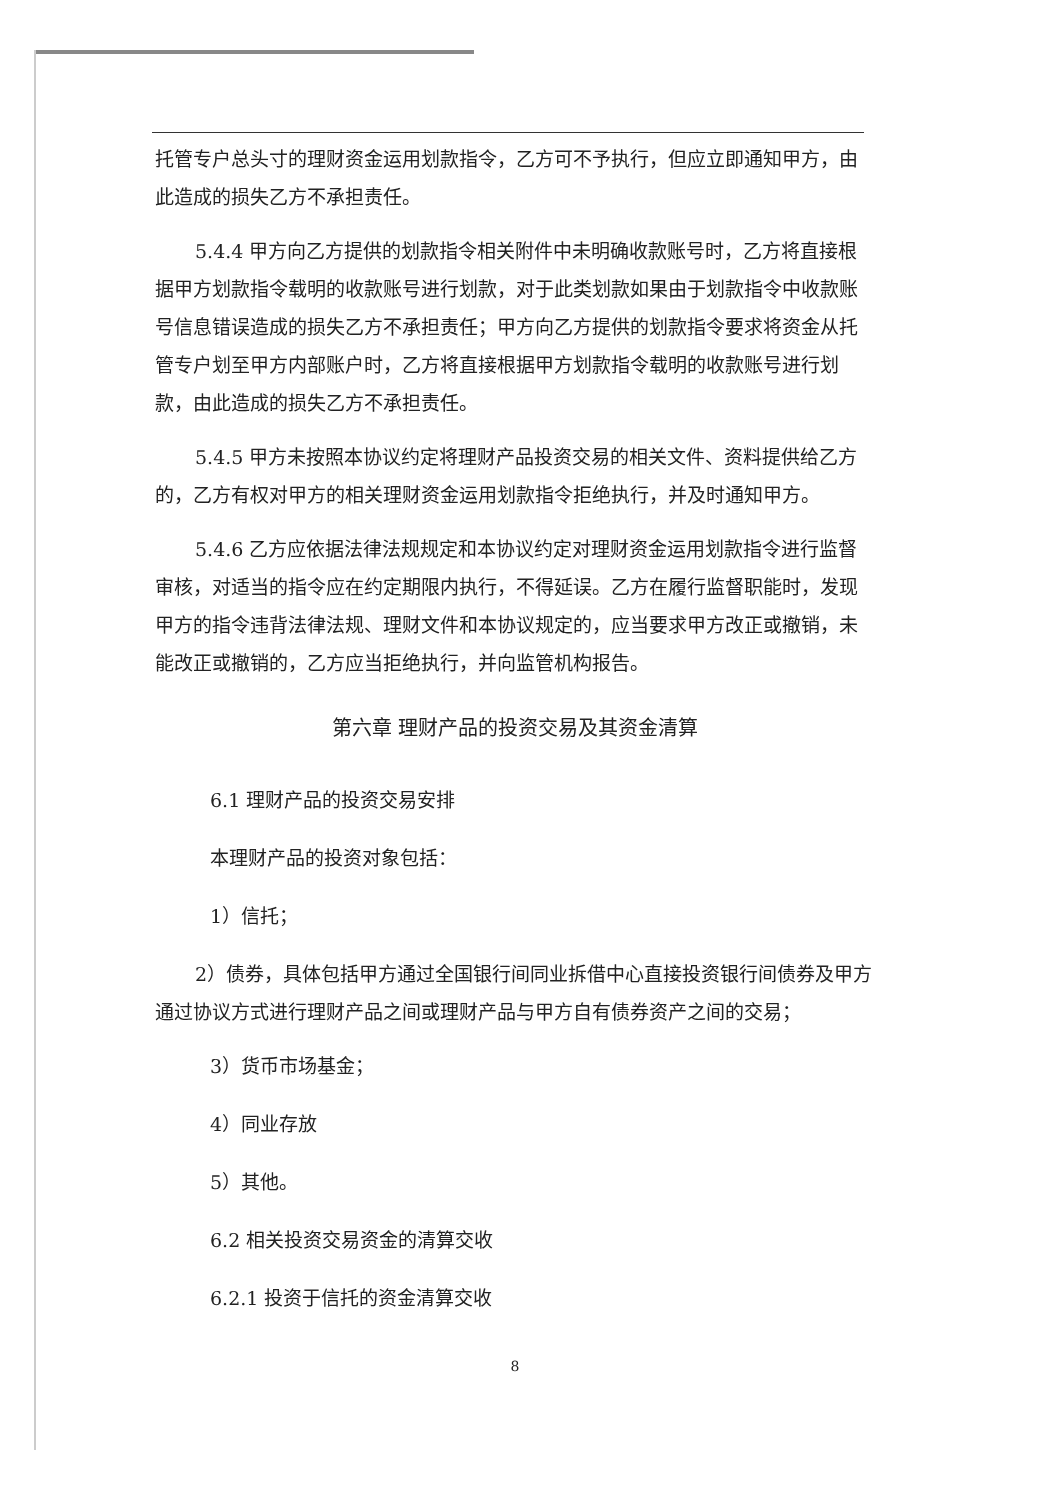托管专户总头寸的理财资金运用划款指令，乙方可不予执行，但应立即通知甲方，由此造成的损失乙方不承担责任。
5.4.4 甲方向乙方提供的划款指令相关附件中未明确收款账号时，乙方将直接根据甲方划款指令载明的收款账号进行划款，对于此类划款如果由于划款指令中收款账号信息错误造成的损失乙方不承担责任；甲方向乙方提供的划款指令要求将资金从托管专户划至甲方内部账户时，乙方将直接根据甲方划款指令载明的收款账号进行划款，由此造成的损失乙方不承担责任。
5.4.5 甲方未按照本协议约定将理财产品投资交易的相关文件、资料提供给乙方的，乙方有权对甲方的相关理财资金运用划款指令拒绝执行，并及时通知甲方。
5.4.6 乙方应依据法律法规规定和本协议约定对理财资金运用划款指令进行监督审核，对适当的指令应在约定期限内执行，不得延误。乙方在履行监督职能时，发现甲方的指令违背法律法规、理财文件和本协议规定的，应当要求甲方改正或撤销，未能改正或撤销的，乙方应当拒绝执行，并向监管机构报告。
第六章 理财产品的投资交易及其资金清算
6.1 理财产品的投资交易安排
本理财产品的投资对象包括：
1）信托；
2）债券，具体包括甲方通过全国银行间同业拆借中心直接投资银行间债券及甲方通过协议方式进行理财产品之间或理财产品与甲方自有债券资产之间的交易；
3）货币市场基金；
4）同业存放
5）其他。
6.2 相关投资交易资金的清算交收
6.2.1 投资于信托的资金清算交收
8